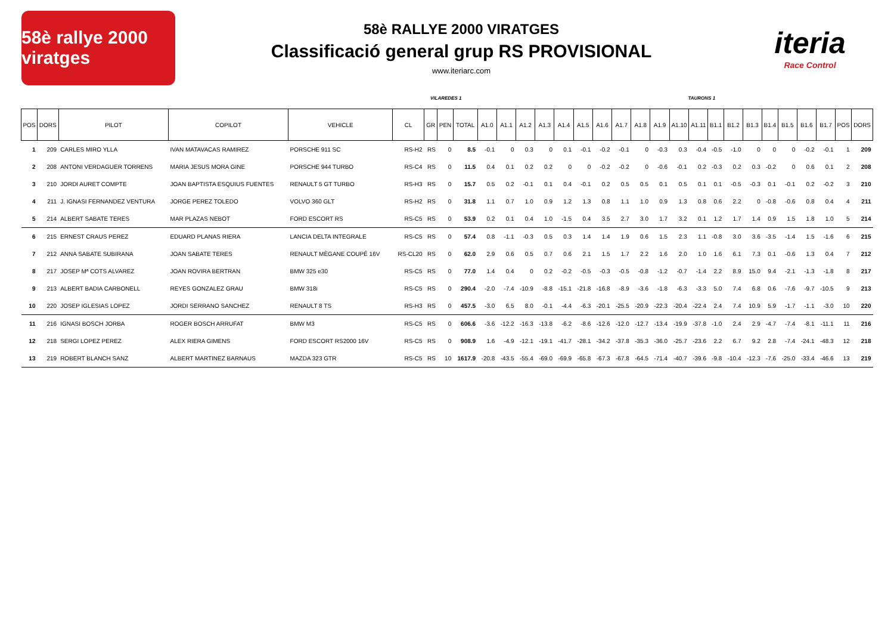58è rallye 2000 viratges
58è RALLYE 2000 VIRATGES
Classificació general grup RS PROVISIONAL
www.iteriarc.com
iteria
Race Control
VILAREDES 1 TAURONS 1
| POS | DORS | PILOT | COPILOT | VEHICLE | CL | GR | PEN | TOTAL | A1.0 | A1.1 | A1.2 | A1.3 | A1.4 | A1.5 | A1.6 | A1.7 | A1.8 | A1.9 | A1.10 | A1.11 | B1.1 | B1.2 | B1.3 | B1.4 | B1.5 | B1.6 | B1.7 | POS | DORS |
| --- | --- | --- | --- | --- | --- | --- | --- | --- | --- | --- | --- | --- | --- | --- | --- | --- | --- | --- | --- | --- | --- | --- | --- | --- | --- | --- | --- | --- | --- |
| 1 | 209 | CARLES MIRO YLLA | IVAN MATAVACAS RAMIREZ | PORSCHE 911 SC | RS-H2 | RS | 0 | 8.5 | -0.1 | 0 | 0.3 | 0 | 0.1 | -0.1 | -0.2 | -0.1 | 0 | -0.3 | 0.3 | -0.4 | -0.5 | -1.0 | 0 | 0 | 0 | -0.2 | -0.1 | 1 | 209 |
| 2 | 208 | ANTONI VERDAGUER TORRENS | MARIA JESUS MORA GINE | PORSCHE 944 TURBO | RS-C4 | RS | 0 | 11.5 | 0.4 | 0.1 | 0.2 | 0.2 | 0 | 0 | -0.2 | -0.2 | 0 | -0.6 | -0.1 | 0.2 | -0.3 | 0.2 | 0.3 | -0.2 | 0 | 0.6 | 0.1 | 2 | 208 |
| 3 | 210 | JORDI AURET COMPTE | JOAN BAPTISTA ESQUIUS FUENTES | RENAULT 5 GT TURBO | RS-H3 | RS | 0 | 15.7 | 0.5 | 0.2 | -0.1 | 0.1 | 0.4 | -0.1 | 0.2 | 0.5 | 0.5 | 0.1 | 0.5 | 0.1 | 0.1 | -0.5 | -0.3 | 0.1 | -0.1 | 0.2 | -0.2 | 3 | 210 |
| 4 | 211 | J. IGNASI FERNANDEZ VENTURA | JORGE PEREZ TOLEDO | VOLVO 360 GLT | RS-H2 | RS | 0 | 31.8 | 1.1 | 0.7 | 1.0 | 0.9 | 1.2 | 1.3 | 0.8 | 1.1 | 1.0 | 0.9 | 1.3 | 0.8 | 0.6 | 2.2 | 0 | -0.8 | -0.6 | 0.8 | 0.4 | 4 | 211 |
| 5 | 214 | ALBERT SABATE TERES | MAR PLAZAS NEBOT | FORD ESCORT RS | RS-C5 | RS | 0 | 53.9 | 0.2 | 0.1 | 0.4 | 1.0 | -1.5 | 0.4 | 3.5 | 2.7 | 3.0 | 1.7 | 3.2 | 0.1 | 1.2 | 1.7 | 1.4 | 0.9 | 1.5 | 1.8 | 1.0 | 5 | 214 |
| 6 | 215 | ERNEST CRAUS PEREZ | EDUARD PLANAS RIERA | LANCIA DELTA INTEGRALE | RS-C5 | RS | 0 | 57.4 | 0.8 | -1.1 | -0.3 | 0.5 | 0.3 | 1.4 | 1.4 | 1.9 | 0.6 | 1.5 | 2.3 | 1.1 | -0.8 | 3.0 | 3.6 | -3.5 | -1.4 | 1.5 | -1.6 | 6 | 215 |
| 7 | 212 | ANNA SABATE SUBIRANA | JOAN SABATE TERES | RENAULT MÈGANE COUPÉ 16V | RS-CL20 | RS | 0 | 62.0 | 2.9 | 0.6 | 0.5 | 0.7 | 0.6 | 2.1 | 1.5 | 1.7 | 2.2 | 1.6 | 2.0 | 1.0 | 1.6 | 6.1 | 7.3 | 0.1 | -0.6 | 1.3 | 0.4 | 7 | 212 |
| 8 | 217 | JOSEP Mª COTS ALVAREZ | JOAN ROVIRA BERTRAN | BMW 325 e30 | RS-C5 | RS | 0 | 77.0 | 1.4 | 0.4 | 0 | 0.2 | -0.2 | -0.5 | -0.3 | -0.5 | -0.8 | -1.2 | -0.7 | -1.4 | 2.2 | 8.9 | 15.0 | 9.4 | -2.1 | -1.3 | -1.8 | 8 | 217 |
| 9 | 213 | ALBERT BADIA CARBONELL | REYES GONZALEZ GRAU | BMW 318i | RS-C5 | RS | 0 | 290.4 | -2.0 | -7.4 | -10.9 | -8.8 | -15.1 | -21.8 | -16.8 | -8.9 | -3.6 | -1.8 | -6.3 | -3.3 | 5.0 | 7.4 | 6.8 | 0.6 | -7.6 | -9.7 | -10.5 | 9 | 213 |
| 10 | 220 | JOSEP IGLESIAS LOPEZ | JORDI SERRANO SANCHEZ | RENAULT 8 TS | RS-H3 | RS | 0 | 457.5 | -3.0 | 6.5 | 8.0 | -0.1 | -4.4 | -6.3 | -20.1 | -25.5 | -20.9 | -22.3 | -20.4 | -22.4 | 2.4 | 7.4 | 10.9 | 5.9 | -1.7 | -1.1 | -3.0 | 10 | 220 |
| 11 | 216 | IGNASI BOSCH JORBA | ROGER BOSCH ARRUFAT | BMW M3 | RS-C5 | RS | 0 | 606.6 | -3.6 | -12.2 | -16.3 | -13.8 | -6.2 | -8.6 | -12.6 | -12.0 | -12.7 | -13.4 | -19.9 | -37.8 | -1.0 | 2.4 | 2.9 | -4.7 | -7.4 | -8.1 | -11.1 | 11 | 216 |
| 12 | 218 | SERGI LOPEZ PEREZ | ALEX RIERA GIMENS | FORD ESCORT RS2000 16V | RS-C5 | RS | 0 | 908.9 | 1.6 | -4.9 | -12.1 | -19.1 | -41.7 | -28.1 | -34.2 | -37.8 | -35.3 | -36.0 | -25.7 | -23.6 | 2.2 | 6.7 | 9.2 | 2.8 | -7.4 | -24.1 | -48.3 | 12 | 218 |
| 13 | 219 | ROBERT BLANCH SANZ | ALBERT MARTINEZ BARNAUS | MAZDA 323 GTR | RS-C5 | RS | 10 | 1617.9 | -20.8 | -43.5 | -55.4 | -69.0 | -69.9 | -65.8 | -67.3 | -67.8 | -64.5 | -71.4 | -40.7 | -39.6 | -9.8 | -10.4 | -12.3 | -7.6 | -25.0 | -33.4 | -46.6 | 13 | 219 |